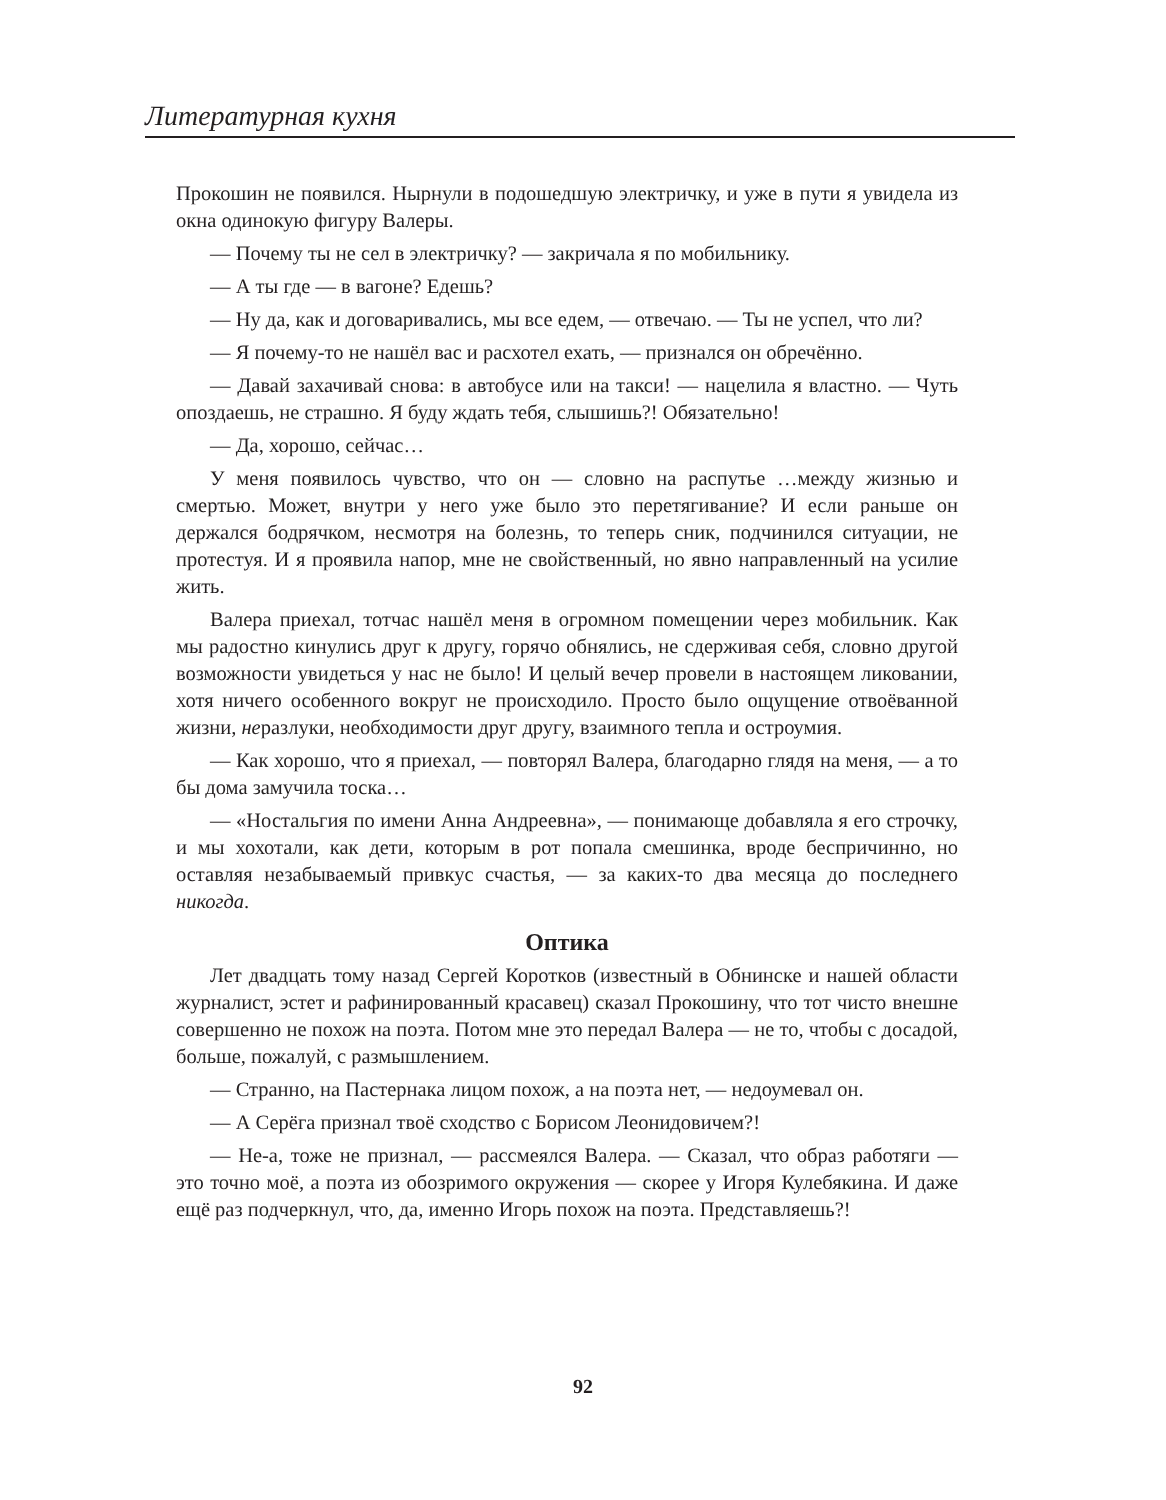Литературная кухня
Прокошин не появился. Нырнули в подошедшую электричку, и уже в пути я увидела из окна одинокую фигуру Валеры.
— Почему ты не сел в электричку? — закричала я по мобильнику.
— А ты где — в вагоне? Едешь?
— Ну да, как и договаривались, мы все едем, — отвечаю. — Ты не успел, что ли?
— Я почему-то не нашёл вас и расхотел ехать, — признался он обречённо.
— Давай захачивай снова: в автобусе или на такси! — нацелила я властно. — Чуть опоздаешь, не страшно. Я буду ждать тебя, слышишь?! Обязательно!
— Да, хорошо, сейчас…
У меня появилось чувство, что он — словно на распутье …между жизнью и смертью. Может, внутри у него уже было это перетягивание? И если раньше он держался бодрячком, несмотря на болезнь, то теперь сник, подчинился ситуации, не протестуя. И я проявила напор, мне не свойственный, но явно направленный на усилие жить.
Валера приехал, тотчас нашёл меня в огромном помещении через мобильник. Как мы радостно кинулись друг к другу, горячо обнялись, не сдерживая себя, словно другой возможности увидеться у нас не было! И целый вечер провели в настоящем ликовании, хотя ничего особенного вокруг не происходило. Просто было ощущение отвоёванной жизни, неразлуки, необходимости друг другу, взаимного тепла и остроумия.
— Как хорошо, что я приехал, — повторял Валера, благодарно глядя на меня, — а то бы дома замучила тоска…
— «Ностальгия по имени Анна Андреевна», — понимающе добавляла я его строчку, и мы хохотали, как дети, которым в рот попала смешинка, вроде беспричинно, но оставляя незабываемый привкус счастья, — за каких-то два месяца до последнего никогда.
Оптика
Лет двадцать тому назад Сергей Коротков (известный в Обнинске и нашей области журналист, эстет и рафинированный красавец) сказал Прокошину, что тот чисто внешне совершенно не похож на поэта. Потом мне это передал Валера — не то, чтобы с досадой, больше, пожалуй, с размышлением.
— Странно, на Пастернака лицом похож, а на поэта нет, — недоумевал он.
— А Серёга признал твоё сходство с Борисом Леонидовичем?!
— Не-а, тоже не признал, — рассмеялся Валера. — Сказал, что образ работяги — это точно моё, а поэта из обозримого окружения — скорее у Игоря Кулебякина. И даже ещё раз подчеркнул, что, да, именно Игорь похож на поэта. Представляешь?!
92